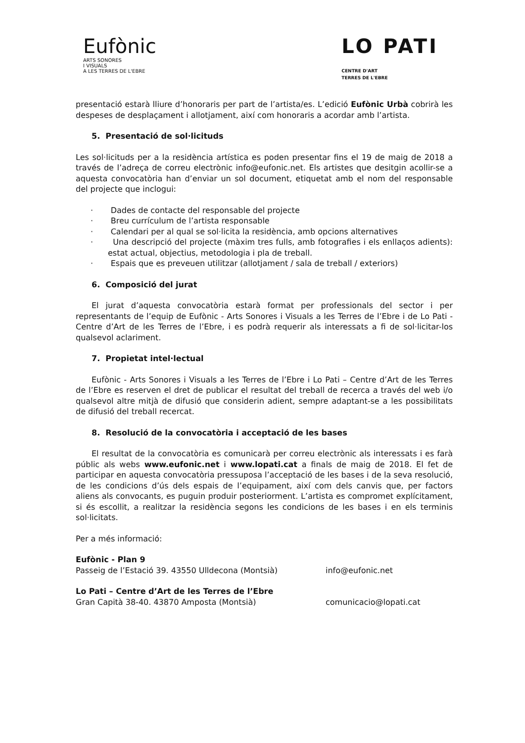Eufònic
ARTS SONORES
I VISUALS
A LES TERRES DE L'EBRE
LO PATI
CENTRE D'ART
TERRES DE L'EBRE
presentació estarà lliure d’honoraris per part de l’artista/es. L’edició Eufònic Urbà cobrirà les despeses de desplaçament i allotjament, així com honoraris a acordar amb l’artista.
5. Presentació de sol·licituds
Les sol·licituds per a la residència artística es poden presentar fins el 19 de maig de 2018 a través de l’adreça de correu electrònic info@eufonic.net. Els artistes que desitgin acollir-se a aquesta convocatòria han d’enviar un sol document, etiquetat amb el nom del responsable del projecte que inclogui:
· Dades de contacte del responsable del projecte
· Breu currículum de l’artista responsable
· Calendari per al qual se sol·licita la residència, amb opcions alternatives
· Una descripció del projecte (màxim tres fulls, amb fotografies i els enllaços adients): estat actual, objectius, metodologia i pla de treball.
· Espais que es preveuen utilitzar (allotjament / sala de treball / exteriors)
6. Composició del jurat
El jurat d’aquesta convocatòria estarà format per professionals del sector i per representants de l’equip de Eufònic - Arts Sonores i Visuals a les Terres de l’Ebre i de Lo Pati - Centre d’Art de les Terres de l’Ebre, i es podrà requerir als interessats a fi de sol·licitar-los qualsevol aclariment.
7. Propietat intel·lectual
Eufònic - Arts Sonores i Visuals a les Terres de l’Ebre i Lo Pati – Centre d’Art de les Terres de l’Ebre es reserven el dret de publicar el resultat del treball de recerca a través del web i/o qualsevol altre mitjà de difusió que considerin adient, sempre adaptant-se a les possibilitats de difusió del treball recercat.
8. Resolució de la convocatòria i acceptació de les bases
El resultat de la convocatòria es comunicarà per correu electrònic als interessats i es farà públic als webs www.eufonic.net i www.lopati.cat a finals de maig de 2018. El fet de participar en aquesta convocatòria pressuposa l’acceptació de les bases i de la seva resolució, de les condicions d’ús dels espais de l’equipament, així com dels canvis que, per factors aliens als convocants, es puguin produir posteriorment. L’artista es compromet explícitament, si és escollit, a realitzar la residència segons les condicions de les bases i en els terminis sol·licitats.
Per a més informació:
Eufònic - Plan 9
Passeig de l’Estació 39. 43550 Ulldecona (Montsià) info@eufonic.net
Lo Pati – Centre d’Art de les Terres de l’Ebre
Gran Capità 38-40. 43870 Amposta (Montsià) comunicacio@lopati.cat